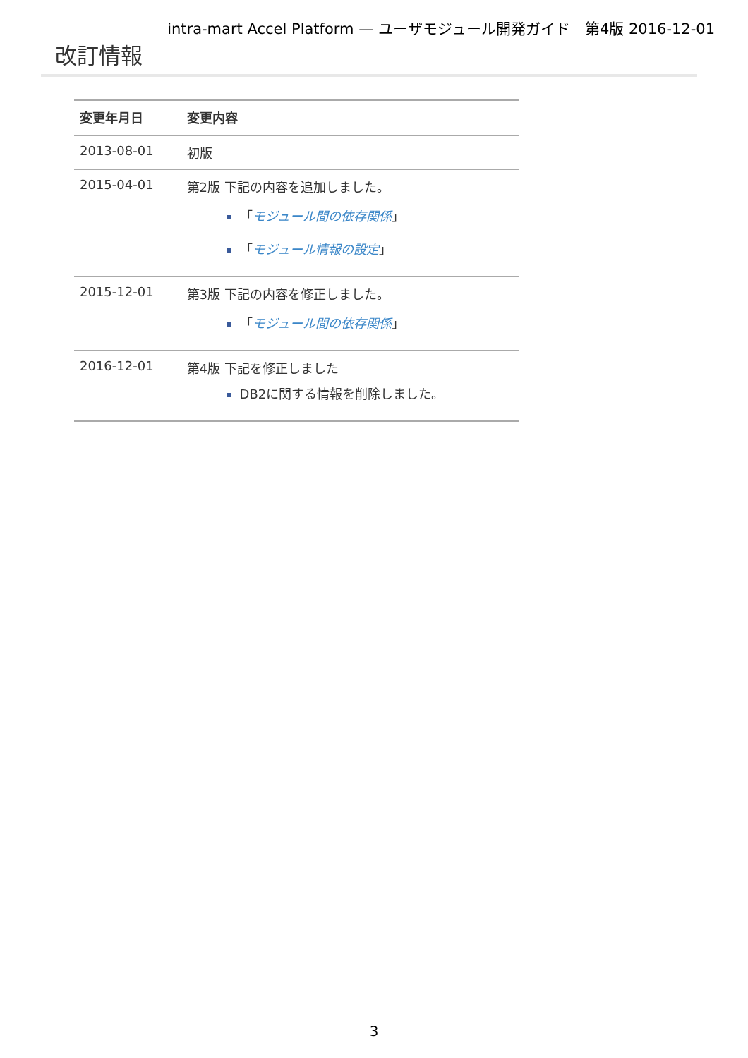intra-mart Accel Platform — ユーザモジュール開発ガイド　第4版 2016-12-01
改訂情報
| 変更年月日 | 変更内容 |
| --- | --- |
| 2013-08-01 | 初版 |
| 2015-04-01 | 第2版 下記の内容を追加しました。 「 モジュール間の依存関係 」 「 モジュール情報の設定 」 |
| 2015-12-01 | 第3版 下記の内容を修正しました。 「 モジュール間の依存関係 」 |
| 2016-12-01 | 第4版 下記を修正しました DB2に関する情報を削除しました。 |
3